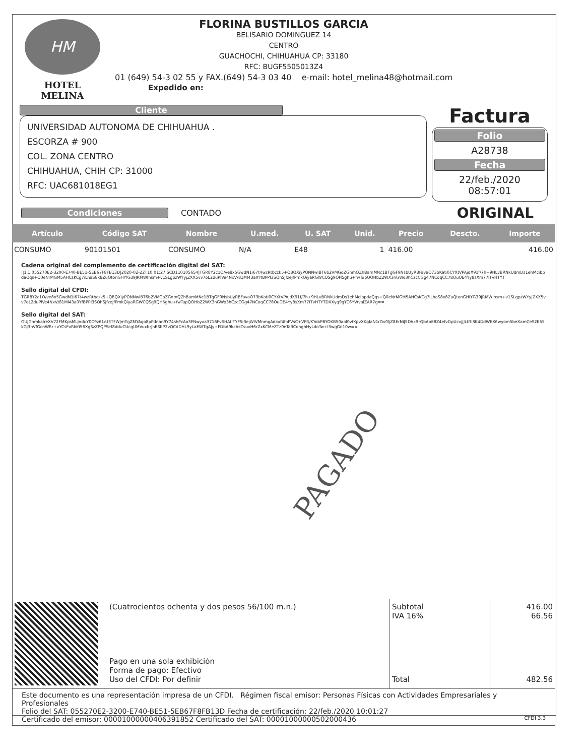HM
HOTEL MELINA
FLORINA BUSTILLOS GARCIA
BELISARIO DOMINGUEZ 14
CENTRO
GUACHOCHI, CHIHUAHUA CP: 33180
RFC: BUGF5505013Z4
01 (649) 54-3 02 55 y FAX.(649) 54-3 03 40 e-mail: hotel_melina48@hotmail.com
Expedido en:
Cliente
UNIVERSIDAD AUTONOMA DE CHIHUAHUA .
ESCORZA # 900
COL. ZONA CENTRO
CHIHUAHUA, CHIH CP: 31000
RFC: UAC681018EG1
Factura
Folio
A28738
Fecha
22/feb./2020 08:57:01
Condiciones CONTADO
ORIGINAL
| Artículo | Código SAT | Nombre | U.med. | U. SAT | Unid. | Precio | Descto. | Importe |
| --- | --- | --- | --- | --- | --- | --- | --- | --- |
| CONSUMO | 90101501 | CONSUMO | N/A | E48 | 1 | 416.00 | | 416.00 |
Cadena original del complemento de certificación digital del SAT:
||1.1|055270E2-3200-E740-BE51-5EB67F8FB13D|2020-02-22T10:01:27|SCD110105654|TGR8Y2c1O/ve8x5GwdN1i67t4wzRtbczk5+QBQXiyPONNwIBT6b2VMGoZGnmQZhBamMNc1BTgGF9NsbUyRBFavaO73bKati0CYXtVPAjdX91f/7h+9HLvBRNkUdmDs1ehMcibpdaQqs+Q0eNrMGM5AHCsKCg7iLhaS8x8ZuQtonGHIYG39JRMWIhsm+v1SLgpzWYyjZXX5vv7oL2duPlVe4NxV/81MI43a0YfBPPI3SQhSJfzejfPmkQiyaRGWCQSg9QH5ghu+fwTupQOHbZ2WX3nGWo3hCzcCGg47NCoqCC78OuOE4Yy8sXm77ITvHTYT
Sello digital del CFDI:
TGR8Y2c1O/ve8x5GwdN1i67t4wzRtbczk5+QBQXiyPONNwIBT6b2VMGoZGnmQZhBamMNc1BTgGF9NsbUyRBFavaO73bKati0CYXtVPAjdX91f/7h+9HLvBRNkUdmDs1ehMcibpdaQqs+Q0eNrMGM5AHCsKCg7iLhaS8x8ZuQtonGHIYG39JRMWIhsm+v1SLgpzWYyjZXX5vv7oL2duPlVe4NxV/81MI43a0YfBPPI3SQhSJfzejfPmkQiyaRGWCQSg9QH5ghu+fwTupQOHbZ2WX3nGWo3hCzcCGg47NCoqCC78OuOE4Yy8sXm77ITvHTYTDXXyq9gYC6YWvalZAR7g==
Sello digital del SAT:
GUJGnmkaIreXV72FMKpsMLJnduY0C9z61/U3TFWJmTgZMYAgo8pPdnan9Y74shPcAo3FNwyxa3716FvSHAtlTYF5iRejWIVMnmgAdkof4IhPVsC+VFR/KYobPBYOKB50aol0vfKpvXKgIaN1rOv0ljZ8ErNiJ5DhxRrQbAbE8Z4efvDpUcvjJJLtRI8K4DdWEX6wyom5beXamCeS2E55kGj3hVfGcnWRr+vYCsFvRkKi56XgSzZPQPSef8dduCUcgUMVuxbrJhESbP2vQCdDHL9yLaEWTgAJy+FDbA9kcAsCsuvH6rZxKCMeZTz0eTa3CohghHyLdoTw+I3wgGn10w==
PAGADO
| | (Cuatrocientos ochenta y dos pesos 56/100 m.n.) Pago en una sola exhibición Forma de pago: Efectivo Uso del CFDI: Por definir | Subtotal IVA 16% Total | 416.00 66.56 482.56 |
| Este documento es una representación impresa de un CFDI. Régimen fiscal emisor: Personas Físicas con Actividades Empresariales y Profesionales Folio del SAT: 055270E2-3200-E740-BE51-5EB67F8FB13D Fecha de certificación: 22/feb./2020 10:01:27 Certificado del emisor: 00001000000406391852 Certificado del SAT: 00001000000502000436 CFDI 3.3 | | | |